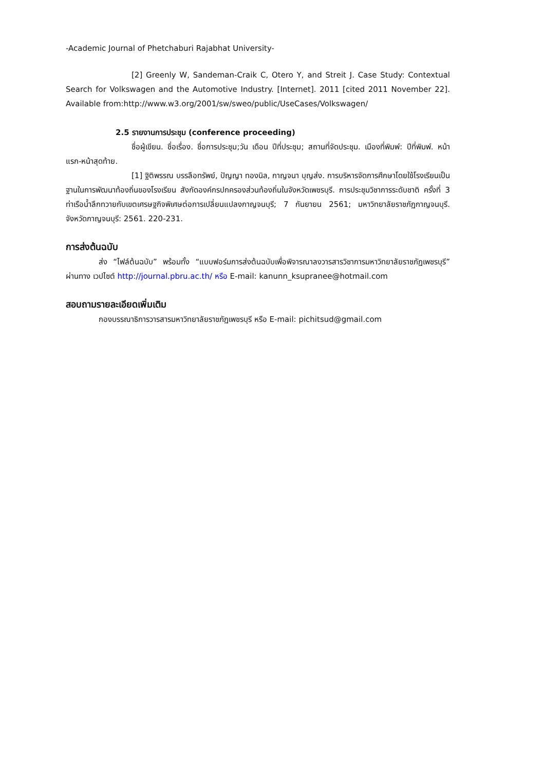-Academic Journal of Phetchaburi Rajabhat University-
[2] Greenly W, Sandeman-Craik C, Otero Y, and Streit J. Case Study: Contextual Search for Volkswagen and the Automotive Industry. [Internet]. 2011 [cited 2011 November 22]. Available from:http://www.w3.org/2001/sw/sweo/public/UseCases/Volkswagen/
2.5 รายงานการประชุม (conference proceeding)
ชื่อผู้เขียน. ชื่อเรื่อง. ชื่อการประชุม;วัน เดือน ปีที่ประชุม; สถานที่จัดประชุม. เมืองที่พิมพ์: ปีที่พิมพ์. หน้าแรก-หน้าสุดท้าย.
[1] ฐิติพรรณ บรรลือทรัพย์, ปัญญา ทองนิล, กาญจนา บุญส่ง. การบริหารจัดการศึกษาโดยใช้โรงเรียนเป็นฐานในการพัฒนาท้องถิ่นของโรงเรียน สังกัดองค์กรปกครองส่วนท้องถิ่นในจังหวัดเพชรบุรี. การประชุมวิชาการระดับชาติ ครั้งที่ 3 ท่าเรือน้ำลึกทวายกับเขตเศรษฐกิจพิเศษต่อการเปลี่ยนแปลงกาญจนบุรี; 7 กันยายน 2561; มหาวิทยาลัยราชภัฏกาญจนบุรี. จังหวัดกาญจนบุรี: 2561. 220-231.
การส่งต้นฉบับ
ส่ง “ไฟล์ต้นฉบับ” พร้อมทั้ง “แบบฟอร์มการส่งต้นฉบับเพื่อพิจารณาลงวารสารวิชาการมหาวิทยาลัยราชภัฏเพชรบุรี” ผ่านทาง เวปไซต์ http://journal.pbru.ac.th/ หรือ E-mail: kanunn_ksupranee@hotmail.com
สอบถามรายละเอียดเพิ่มเติม
กองบรรณาธิการวารสารมหาวิทยาลัยราชภัฏเพชรบุรี หรือ E-mail: pichitsud@gmail.com